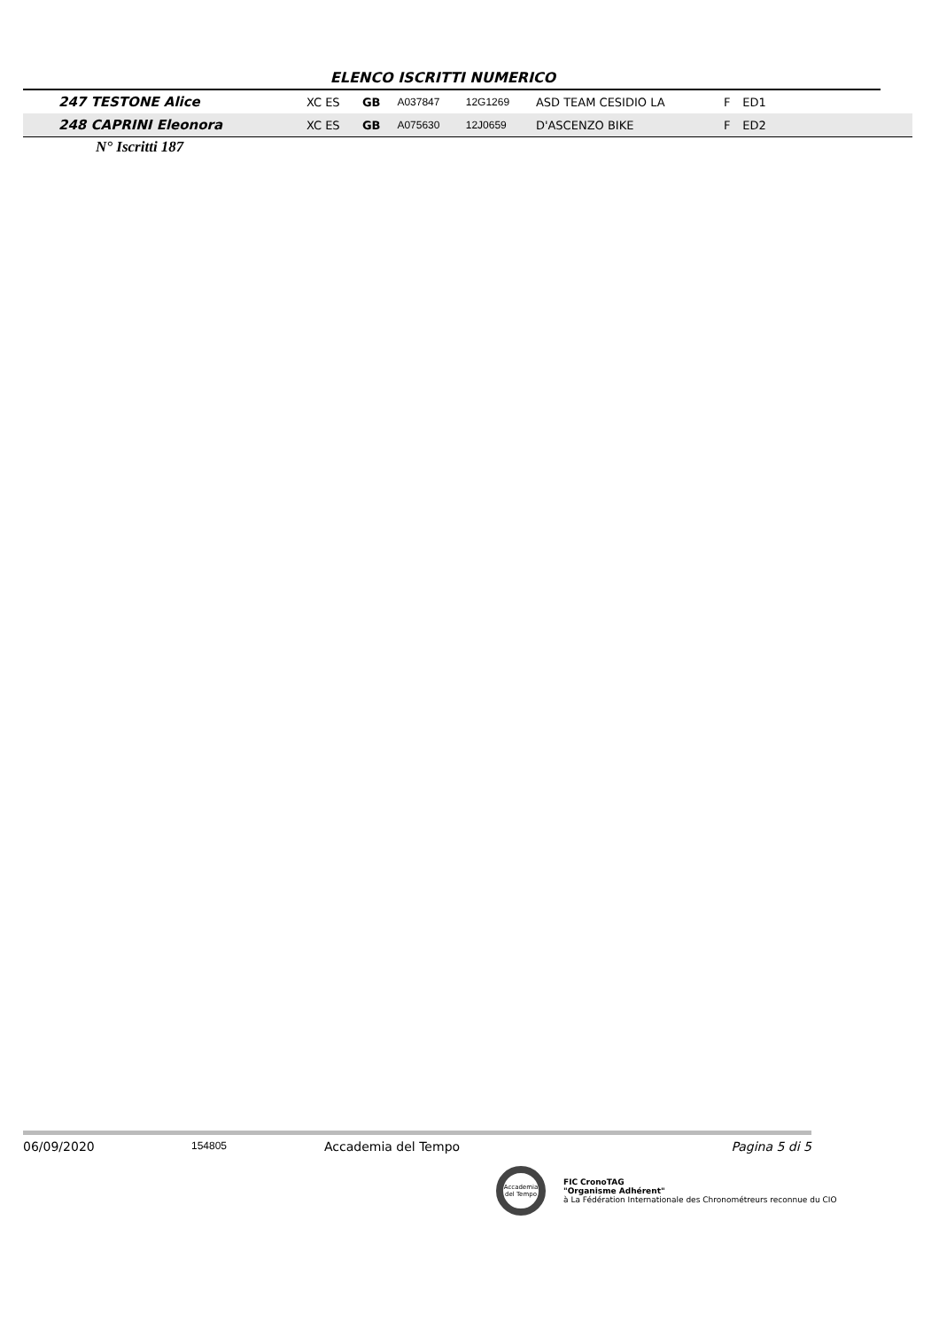ELENCO ISCRITTI NUMERICO
| 247 TESTONE Alice | XC ES | GB | A037847 | 12G1269 | ASD TEAM CESIDIO LA | F | ED1 | |
| 248 CAPRINI Eleonora | XC ES | GB | A075630 | 12J0659 | D'ASCENZO BIKE | F | ED2 | |
N° Iscritti 187
06/09/2020 154805 Accademia del Tempo Pagina 5 di 5
Accademia del Tempo
FIC CronoTAG
"Organisme Adhérent"
à La Fédération Internationale des Chronométreurs reconnue du CIO